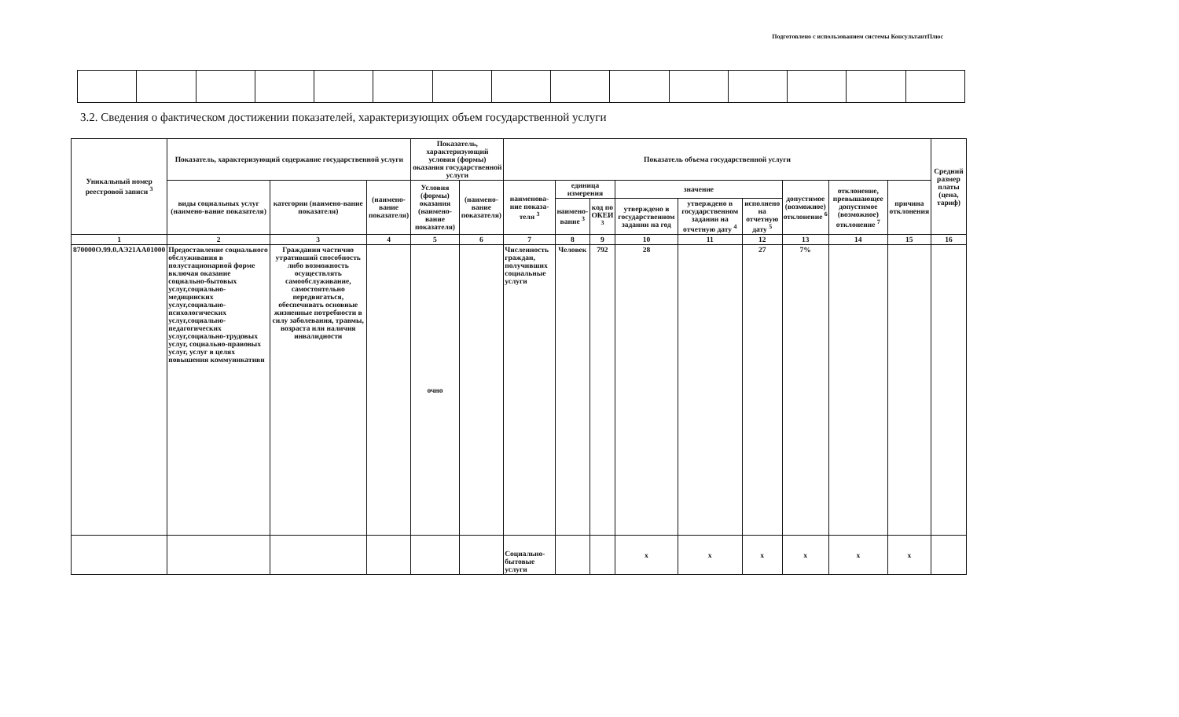Подготовлено с использованием системы КонсультантПлюс
3.2. Сведения о фактическом достижении показателей, характеризующих объем государственной услуги
| Уникальный номер реестровой записи <sup>3</sup> | Показатель, характеризующий содержание государственной услуги | | | Показатель, характеризующий условия (формы) оказания государственной услуги | | Показатель объема государственной услуги | | | | | | | | | Средний размер платы (цена, тариф) |
| --- | --- | --- | --- | --- | --- | --- | --- | --- | --- | --- | --- | --- | --- | --- | --- |
| | виды социальных услуг (наимено-вание показателя) | категории (наимено-вание показателя) | (наимено-вание показателя) | Условия (формы) оказания (наимено-вание показателя) | (наимено-вание показателя) | наименова-ние показа-теля <sup>3</sup> | единица измерения | | значение | | | допустимое (возможное) отклонение <sup>6</sup> | отклонение, превышающее допустимое (возможное) отклонение <sup>7</sup> | причина отклонения | |
| | | | | | | | наимено-вание <sup>3</sup> | код по ОКЕИ <sup>3</sup> | утверждено в государственном задании на год | утверждено в государственном задании на отчетную дату <sup>4</sup> | исполнено на отчетную дату <sup>5</sup> | | | | |
| 1 | 2 | 3 | 4 | 5 | 6 | 7 | 8 | 9 | 10 | 11 | 12 | 13 | 14 | 15 | 16 |
| 870000О.99.0.АЭ21АА01000 | Предоставление социального обслуживания в полустационарной форме включая оказание социально-бытовых услуг,социально-медицинских услуг,социально-психологических услуг,социально-педагогических услуг,социально-трудовых услуг, социально-правовых услуг, услуг в целях повышения коммуникативн | Гражданин частично утративший способность либо возможность осуществлять самообслуживание, самостоятельно передвигаться, обеспечивать основные жизненные потребности в силу заболевания, травмы, возраста или наличия инвалидности | | очно | | Численность граждан, получивших социальные услуги | Человек | 792 | 28 | | 27 | 7% | | | |
| | | | | | | Социально-бытовые услуги | | | х | х | х | х | х | х | |